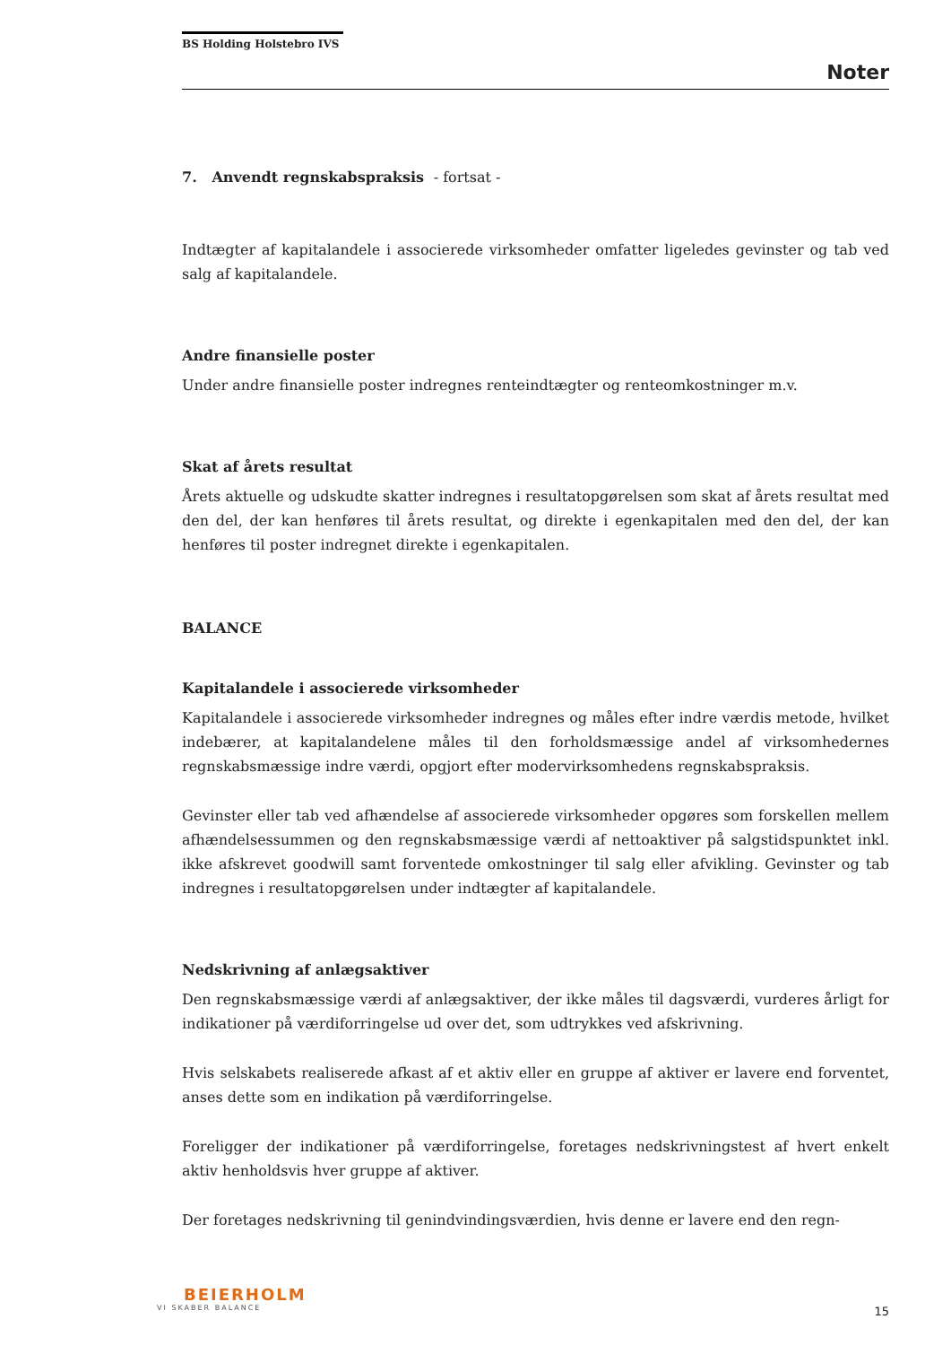BS Holding Holstebro IVS
Noter
7. Anvendt regnskabspraksis - fortsat -
Indtægter af kapitalandele i associerede virksomheder omfatter ligeledes gevinster og tab ved salg af kapitalandele.
Andre finansielle poster
Under andre finansielle poster indregnes renteindtægter og renteomkostninger m.v.
Skat af årets resultat
Årets aktuelle og udskudte skatter indregnes i resultatopgørelsen som skat af årets resultat med den del, der kan henføres til årets resultat, og direkte i egenkapitalen med den del, der kan henføres til poster indregnet direkte i egenkapitalen.
BALANCE
Kapitalandele i associerede virksomheder
Kapitalandele i associerede virksomheder indregnes og måles efter indre værdis metode, hvilket indebærer, at kapitalandelene måles til den forholdsmæssige andel af virksom­hedernes regnskabsmæssige indre værdi, opgjort efter modervirksomhedens regn­skabspraksis.
Gevinster eller tab ved afhændelse af associerede virksomheder opgøres som forskellen mellem afhændelsessummen og den regnskabsmæssige værdi af nettoaktiver på salgstidspunktet inkl. ikke afskrevet goodwill samt forventede omkostninger til salg eller afvikling. Gevinster og tab indregnes i resultatopgørelsen under indtægter af kapitalandele.
Nedskrivning af anlægsaktiver
Den regnskabsmæssige værdi af anlægsaktiver, der ikke måles til dagsværdi, vurderes årligt for indikationer på værdiforringelse ud over det, som udtrykkes ved afskrivning.
Hvis selskabets realiserede afkast af et aktiv eller en gruppe af aktiver er lavere end forven­tet, anses dette som en indikation på værdiforringelse.
Foreligger der indikationer på værdiforringelse, foretages nedskrivningstest af hvert enkelt aktiv henholdsvis hver gruppe af aktiver.
Der foretages nedskrivning til genindvindingsværdien, hvis denne er lavere end den regn-
BEIERHOLM
VI SKABER BALANCE
15